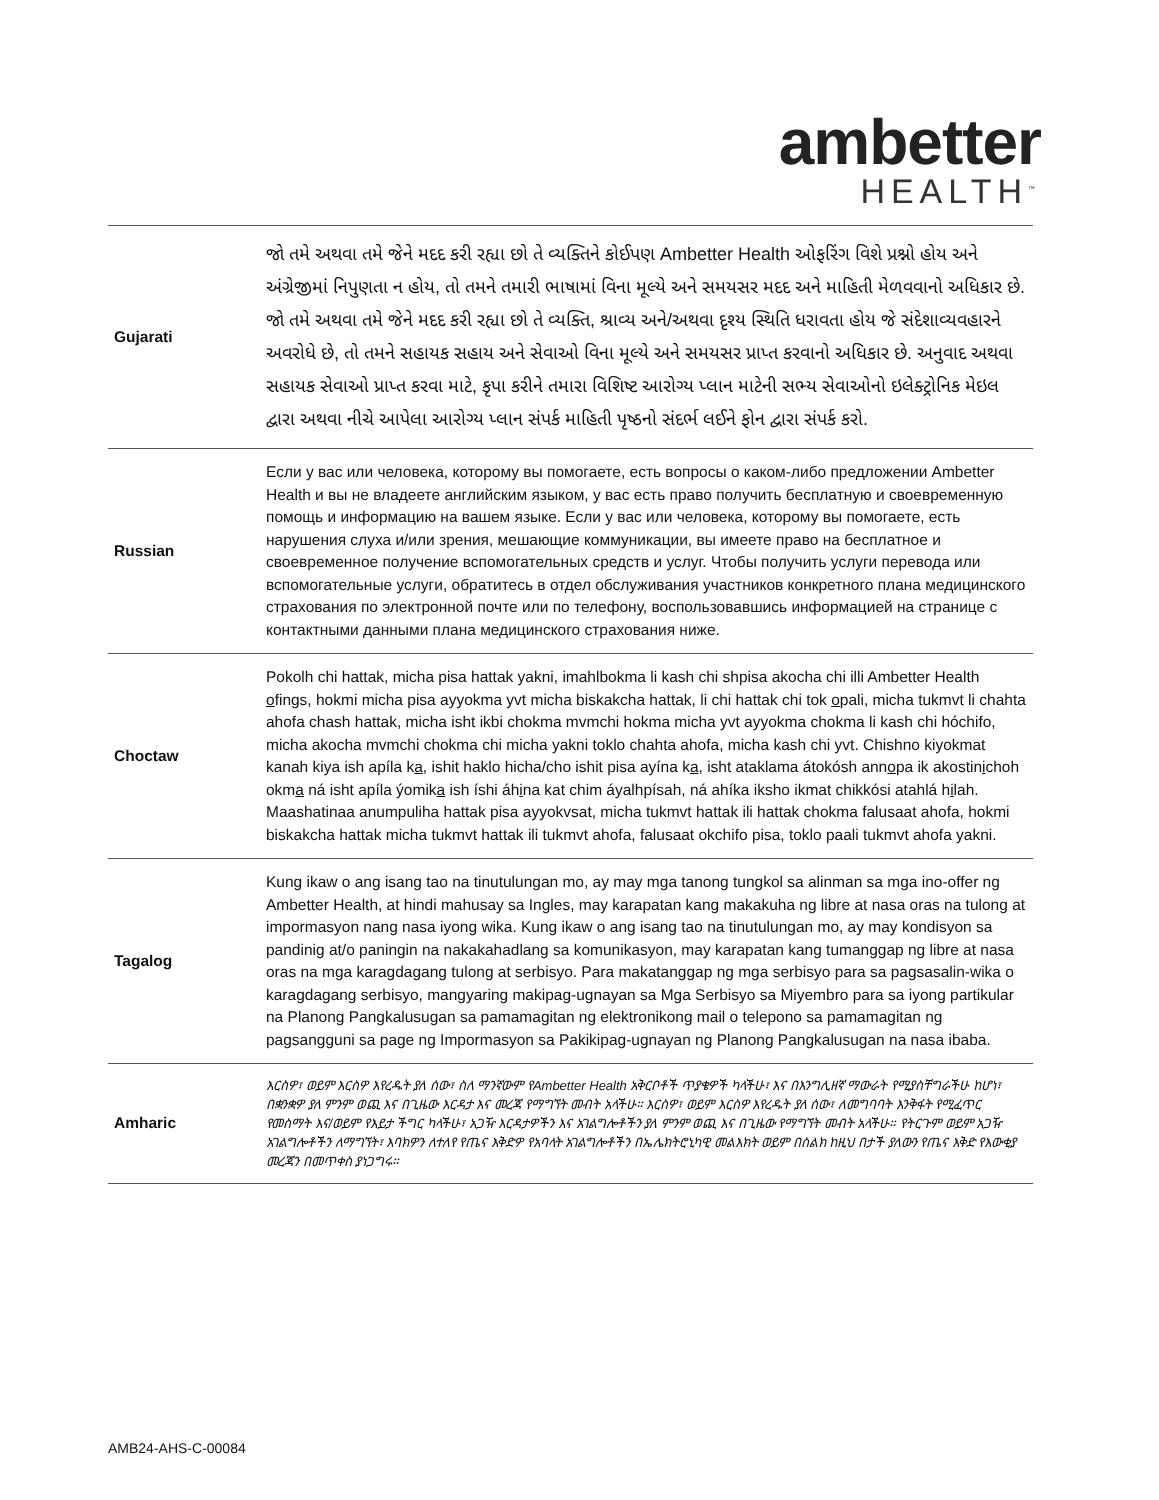ambetter
HEALTH<sup>™</sup>
| Gujarati | જો તમે અથવા તમે જેને મદદ કરી રહ્યા છો તે વ્યક્તિને કોઈપણ Ambetter Health ઓફરિંગ વિશે પ્રશ્નો હોય અને અંગ્રેજીમાં નિપુણતા ન હોય, તો તમને તમારી ભાષામાં વિના મૂલ્યે અને સમયસર મદદ અને માહિતી મેળવવાનો અધિકાર છે. જો તમે અથવા તમે જેને મદદ કરી રહ્યા છો તે વ્યક્તિ, શ્રાવ્ય અને/અથવા દૃશ્ય સ્થિતિ ધરાવતા હોય જે સંદેશાવ્યવહારને અવરોધે છે, તો તમને સહાયક સહાય અને સેવાઓ વિના મૂલ્યે અને સમયસર પ્રાપ્ત કરવાનો અધિકાર છે. અનુવાદ અથવા સહાયક સેવાઓ પ્રાપ્ત કરવા માટે, કૃપા કરીને તમારા વિશિષ્ટ આરોગ્ય પ્લાન માટેની સભ્ય સેવાઓનો ઇલેક્ટ્રોનિક મેઇલ દ્વારા અથવા નીચે આપેલા આરોગ્ય પ્લાન સંપર્ક માહિતી પૃષ્ઠનો સંદર્ભ લઈને ફોન દ્વારા સંપર્ક કરો. |
| Russian | Если у вас или человека, которому вы помогаете, есть вопросы о каком-либо предложении Ambetter Health и вы не владеете английским языком, у вас есть право получить бесплатную и своевременную помощь и информацию на вашем языке. Если у вас или человека, которому вы помогаете, есть нарушения слуха и/или зрения, мешающие коммуникации, вы имеете право на бесплатное и своевременное получение вспомогательных средств и услуг. Чтобы получить услуги перевода или вспомогательные услуги, обратитесь в отдел обслуживания участников конкретного плана медицинского страхования по электронной почте или по телефону, воспользовавшись информацией на странице с контактными данными плана медицинского страхования ниже. |
| Choctaw | Pokolh chi hattak, micha pisa hattak yakni, imahlbokma li kash chi shpisa akocha chi illi Ambetter Health o fings, hokmi micha pisa ayyokma yvt micha biskakcha hattak, li chi hattak chi tok o pali, micha tukmvt li chahta ahofa chash hattak, micha isht ikbi chokma mvmchi hokma micha yvt ayyokma chokma li kash chi hóchifo, micha akocha mvmchi chokma chi micha yakni toklo chahta ahofa, micha kash chi yvt. Chishno kiyokmat kanah kiya ish apíla k a , ishit haklo hicha/cho ishit pisa ayína k a , isht ataklama átokósh ann o pa ik akostin i choh okm a ná isht apíla ýomik a ish íshi áh i na kat chim áyalhpísah, ná ahíka iksho ikmat chikkósi atahlá h i lah. Maashatinaa anumpuliha hattak pisa ayyokvsat, micha tukmvt hattak ili hattak chokma falusaat ahofa, hokmi biskakcha hattak micha tukmvt hattak ili tukmvt ahofa, falusaat okchifo pisa, toklo paali tukmvt ahofa yakni. |
| Tagalog | Kung ikaw o ang isang tao na tinutulungan mo, ay may mga tanong tungkol sa alinman sa mga ino-offer ng Ambetter Health, at hindi mahusay sa Ingles, may karapatan kang makakuha ng libre at nasa oras na tulong at impormasyon nang nasa iyong wika. Kung ikaw o ang isang tao na tinutulungan mo, ay may kondisyon sa pandinig at/o paningin na nakakahadlang sa komunikasyon, may karapatan kang tumanggap ng libre at nasa oras na mga karagdagang tulong at serbisyo. Para makatanggap ng mga serbisyo para sa pagsasalin-wika o karagdagang serbisyo, mangyaring makipag-ugnayan sa Mga Serbisyo sa Miyembro para sa iyong partikular na Planong Pangkalusugan sa pamamagitan ng elektronikong mail o telepono sa pamamagitan ng pagsangguni sa page ng Impormasyon sa Pakikipag-ugnayan ng Planong Pangkalusugan na nasa ibaba. |
| Amharic | እርስዎ፣ ወይም እርስዎ እየረዱት ያለ ሰው፣ ስለ ማንኛውም የAmbetter Health አቅርቦቶች ጥያቄዎች ካላችሁ፣ እና በእንግሊዘኛ ማውራት የሚያስቸግራችሁ ከሆነ፣ በቋንቋዎ ያለ ምንም ወጪ እና በጊዜው እርዳታ እና መረጃ የማግኘት መብት አላችሁ። እርስዎ፣ ወይም እርስዎ እየረዱት ያለ ሰው፣ ለመግባባት እንቅፋት የሚፈጥር የመስማት እና/ወይም የእይታ ችግር ካላችሁ፣ አጋዥ እርዳታዎችን እና አገልግሎቶችን ያለ ምንም ወጪ እና በጊዜው የማግኘት መብት አላችሁ። የትርጉም ወይም አጋዥ አገልግሎቶችን ለማግኘት፣ እባክዎን ለተለየ የጤና እቅድዎ የአባላት አገልግሎቶችን በኤሌክትሮኒካዊ መልእክት ወይም በስልክ ከዚህ በታች ያለውን የጤና እቅድ የእውቂያ መረጃን በመጥቀስ ያነጋግሩ። |
AMB24-AHS-C-00084